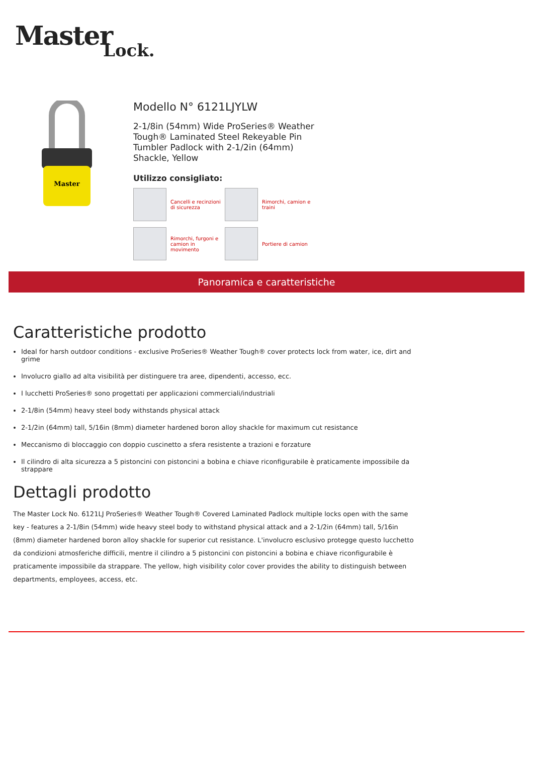Master Lock.
Master
Modello N° 6121LJYLW
2-1/8in (54mm) Wide ProSeries® Weather Tough® Laminated Steel Rekeyable Pin Tumbler Padlock with 2-1/2in (64mm) Shackle, Yellow
Utilizzo consigliato:
Cancelli e recinzioni di sicurezza
Rimorchi, camion e traini
Rimorchi, furgoni e camion in movimento
Portiere di camion
Panoramica e caratteristiche
Caratteristiche prodotto
Ideal for harsh outdoor conditions - exclusive ProSeries® Weather Tough® cover protects lock from water, ice, dirt and grime
Involucro giallo ad alta visibilità per distinguere tra aree, dipendenti, accesso, ecc.
I lucchetti ProSeries® sono progettati per applicazioni commerciali/industriali
2-1/8in (54mm) heavy steel body withstands physical attack
2-1/2in (64mm) tall, 5/16in (8mm) diameter hardened boron alloy shackle for maximum cut resistance
Meccanismo di bloccaggio con doppio cuscinetto a sfera resistente a trazioni e forzature
Il cilindro di alta sicurezza a 5 pistoncini con pistoncini a bobina e chiave riconfigurabile è praticamente impossibile da strappare
Dettagli prodotto
The Master Lock No. 6121LJ ProSeries® Weather Tough® Covered Laminated Padlock multiple locks open with the same key - features a 2-1/8in (54mm) wide heavy steel body to withstand physical attack and a 2-1/2in (64mm) tall, 5/16in (8mm) diameter hardened boron alloy shackle for superior cut resistance. L'involucro esclusivo protegge questo lucchetto da condizioni atmosferiche difficili, mentre il cilindro a 5 pistoncini con pistoncini a bobina e chiave riconfigurabile è praticamente impossibile da strappare. The yellow, high visibility color cover provides the ability to distinguish between departments, employees, access, etc.